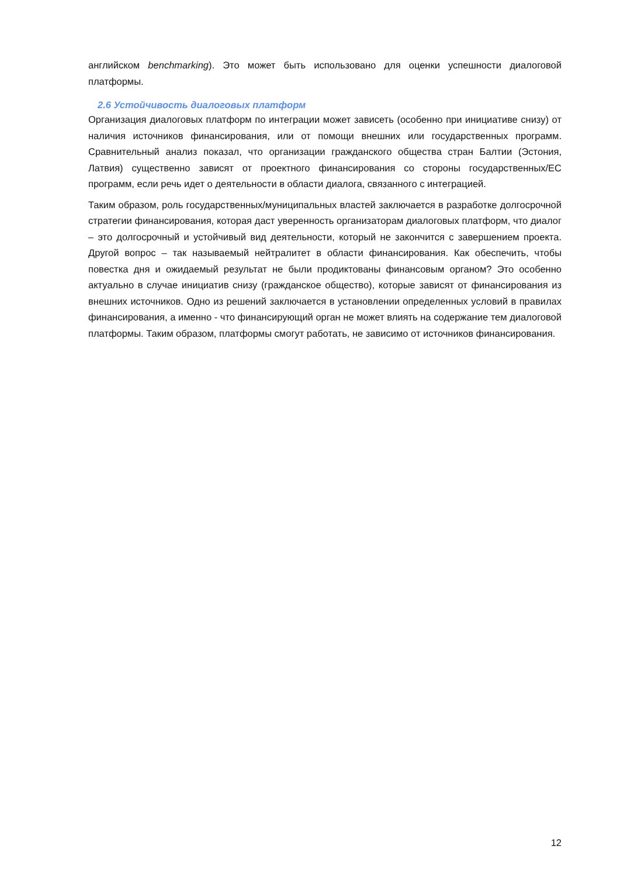английском benchmarking). Это может быть использовано для оценки успешности диалоговой платформы.
2.6 Устойчивость диалоговых платформ
Организация диалоговых платформ по интеграции может зависеть (особенно при инициативе снизу) от наличия источников финансирования, или от помощи внешних или государственных программ. Сравнительный анализ показал, что организации гражданского общества стран Балтии (Эстония, Латвия) существенно зависят от проектного финансирования со стороны государственных/ЕС программ, если речь идет о деятельности в области диалога, связанного с интеграцией.
Таким образом, роль государственных/муниципальных властей заключается в разработке долгосрочной стратегии финансирования, которая даст уверенность организаторам диалоговых платформ, что диалог – это долгосрочный и устойчивый вид деятельности, который не закончится с завершением проекта. Другой вопрос – так называемый нейтралитет в области финансирования. Как обеспечить, чтобы повестка дня и ожидаемый результат не были продиктованы финансовым органом? Это особенно актуально в случае инициатив снизу (гражданское общество), которые зависят от финансирования из внешних источников. Одно из решений заключается в установлении определенных условий в правилах финансирования, а именно - что финансирующий орган не может влиять на содержание тем диалоговой платформы. Таким образом, платформы смогут работать, не зависимо от источников финансирования.
12